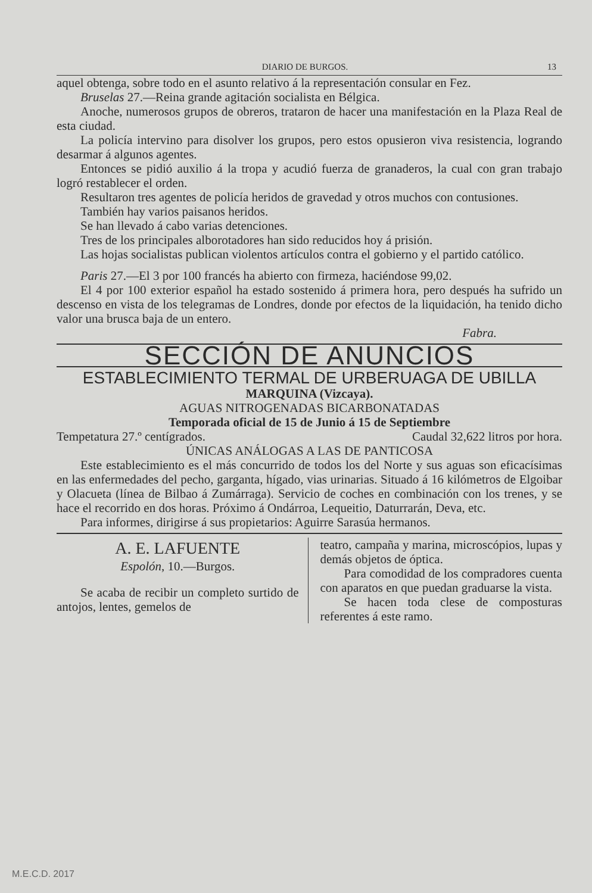DIARIO DE BURGOS. 13
aquel obtenga, sobre todo en el asunto relativo á la representación consular en Fez.
Bruselas 27.—Reina grande agitación socialista en Bélgica.
Anoche, numerosos grupos de obreros, trataron de hacer una manifestación en la Plaza Real de esta ciudad.
La policía intervino para disolver los grupos, pero estos opusieron viva resistencia, logrando desarmar á algunos agentes.
Entonces se pidió auxilio á la tropa y acudió fuerza de granaderos, la cual con gran trabajo logró restablecer el orden.
Resultaron tres agentes de policía heridos de gravedad y otros muchos con contusiones.
También hay varios paisanos heridos.
Se han llevado á cabo varias detenciones.
Tres de los principales alborotadores han sido reducidos hoy á prisión.
Las hojas socialistas publican violentos artículos contra el gobierno y el partido católico.
Paris 27.—El 3 por 100 francés ha abierto con firmeza, haciéndose 99,02.
El 4 por 100 exterior español ha estado sostenido á primera hora, pero después ha sufrido un descenso en vista de los telegramas de Londres, donde por efectos de la liquidación, ha tenido dicho valor una brusca baja de un entero.
Fabra.
SECCIÓN DE ANUNCIOS
ESTABLECIMIENTO TERMAL DE URBERUAGA DE UBILLA
MARQUINA (Vizcaya).
AGUAS NITROGENADAS BICARBONATADAS
Temporada oficial de 15 de Junio á 15 de Septiembre
Tempetatura 27.º centígrados. Caudal 32,622 litros por hora.
ÚNICAS ANÁLOGAS A LAS DE PANTICOSA
Este establecimiento es el más concurrido de todos los del Norte y sus aguas son eficacísimas en las enfermedades del pecho, garganta, hígado, vias urinarias. Situado á 16 kilómetros de Elgoibar y Olacueta (línea de Bilbao á Zumárraga). Servicio de coches en combinación con los trenes, y se hace el recorrido en dos horas. Próximo á Ondárroa, Lequeitio, Daturrarán, Deva, etc.
Para informes, dirigirse á sus propietarios: Aguirre Sarasúa hermanos.
A. E. LAFUENTE
Espolón, 10.—Burgos.
Se acaba de recibir un completo surtido de antojos, lentes, gemelos de
teatro, campaña y marina, microscópios, lupas y demás objetos de óptica.
Para comodidad de los compradores cuenta con aparatos en que puedan graduarse la vista.
Se hacen toda clese de composturas referentes á este ramo.
M.E.C.D. 2017